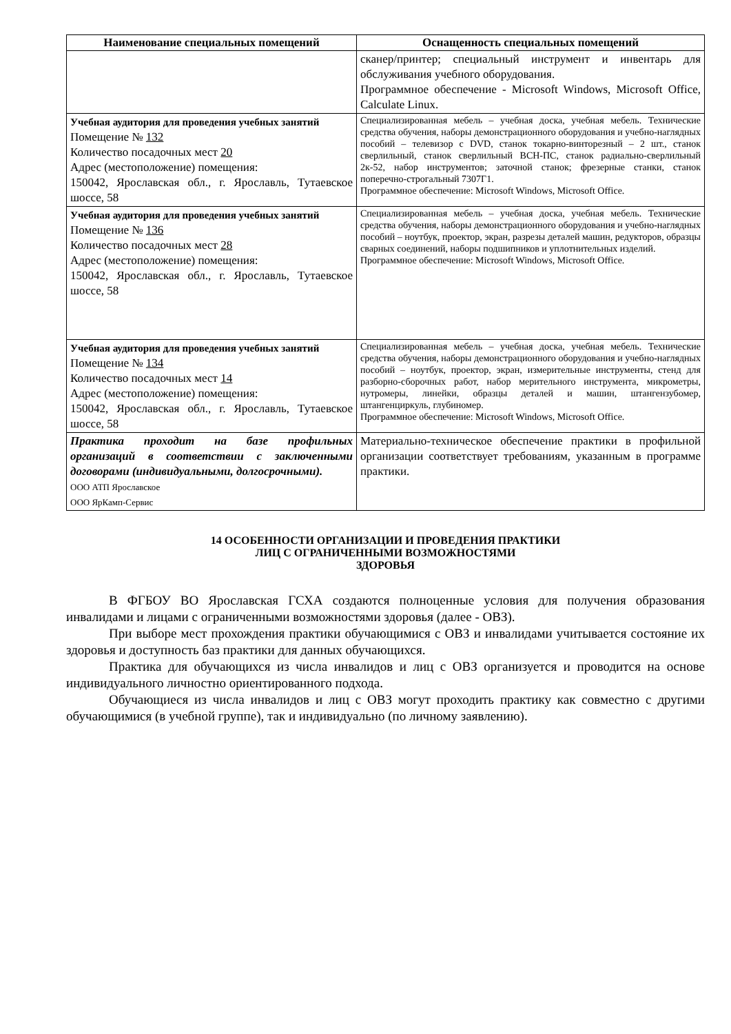| Наименование специальных помещений | Оснащенность специальных помещений |
| --- | --- |
| | сканер/принтер; специальный инструмент и инвентарь для обслуживания учебного оборудования. Программное обеспечение - Microsoft Windows, Microsoft Office, Calculate Linux. |
| Учебная аудитория для проведения учебных занятий Помещение № 132 Количество посадочных мест 20 Адрес (местоположение) помещения: 150042, Ярославская обл., г. Ярославль, Тутаевское шоссе, 58 | Специализированная мебель – учебная доска, учебная мебель. Технические средства обучения, наборы демонстрационного оборудования и учебно-наглядных пособий – телевизор с DVD, станок токарно-винторезный – 2 шт., станок сверлильный, станок сверлильный ВСН-ПС, станок радиально-сверлильный 2к-52, набор инструментов; заточной станок; фрезерные станки, станок поперечно-строгальный 7307Г1. Программное обеспечение: Microsoft Windows, Microsoft Office. |
| Учебная аудитория для проведения учебных занятий Помещение № 136 Количество посадочных мест 28 Адрес (местоположение) помещения: 150042, Ярославская обл., г. Ярославль, Тутаевское шоссе, 58 | Специализированная мебель – учебная доска, учебная мебель. Технические средства обучения, наборы демонстрационного оборудования и учебно-наглядных пособий – ноутбук, проектор, экран, разрезы деталей машин, редукторов, образцы сварных соединений, наборы подшипников и уплотнительных изделий. Программное обеспечение: Microsoft Windows, Microsoft Office. |
| Учебная аудитория для проведения учебных занятий Помещение № 134 Количество посадочных мест 14 Адрес (местоположение) помещения: 150042, Ярославская обл., г. Ярославль, Тутаевское шоссе, 58 | Специализированная мебель – учебная доска, учебная мебель. Технические средства обучения, наборы демонстрационного оборудования и учебно-наглядных пособий – ноутбук, проектор, экран, измерительные инструменты, стенд для разборно-сборочных работ, набор мерительного инструмента, микрометры, нутромеры, линейки, образцы деталей и машин, штангензубомер, штангенциркуль, глубиномер. Программное обеспечение: Microsoft Windows, Microsoft Office. |
| Практика проходит на базе профильных организаций в соответствии с заключенными договорами (индивидуальными, долгосрочными). ООО АТП Ярославское ООО ЯрКамп-Сервис | Материально-техническое обеспечение практики в профильной организации соответствует требованиям, указанным в программе практики. |
14 ОСОБЕННОСТИ ОРГАНИЗАЦИИ И ПРОВЕДЕНИЯ ПРАКТИКИ
ЛИЦ С ОГРАНИЧЕННЫМИ ВОЗМОЖНОСТЯМИ
ЗДОРОВЬЯ
В ФГБОУ ВО Ярославская ГСХА создаются полноценные условия для получения образования инвалидами и лицами с ограниченными возможностями здоровья (далее - ОВЗ).
При выборе мест прохождения практики обучающимися с ОВЗ и инвалидами учитывается состояние их здоровья и доступность баз практики для данных обучающихся.
Практика для обучающихся из числа инвалидов и лиц с ОВЗ организуется и проводится на основе индивидуального личностно ориентированного подхода.
Обучающиеся из числа инвалидов и лиц с ОВЗ могут проходить практику как совместно с другими обучающимися (в учебной группе), так и индивидуально (по личному заявлению).